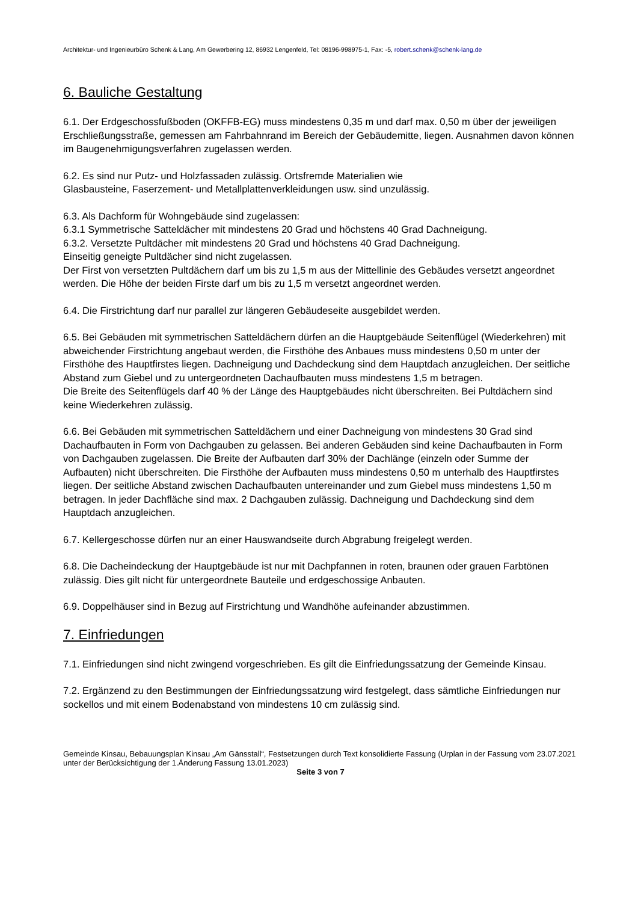Architektur- und Ingenieurbüro Schenk & Lang, Am Gewerbering 12, 86932 Lengenfeld, Tel: 08196-998975-1, Fax: -5, robert.schenk@schenk-lang.de
6. Bauliche Gestaltung
6.1. Der Erdgeschossfußboden (OKFFB-EG) muss mindestens 0,35 m und darf max. 0,50 m über der jeweiligen Erschließungsstraße, gemessen am Fahrbahnrand im Bereich der Gebäudemitte, liegen. Ausnahmen davon können im Baugenehmigungsverfahren zugelassen werden.
6.2. Es sind nur Putz- und Holzfassaden zulässig. Ortsfremde Materialien wie
Glasbausteine, Faserzement- und Metallplattenverkleidungen usw. sind unzulässig.
6.3. Als Dachform für Wohngebäude sind zugelassen:
6.3.1 Symmetrische Satteldächer mit mindestens 20 Grad und höchstens 40 Grad Dachneigung.
6.3.2. Versetzte Pultdächer mit mindestens 20 Grad und höchstens 40 Grad Dachneigung.
Einseitig geneigte Pultdächer sind nicht zugelassen.
Der First von versetzten Pultdächern darf um bis zu 1,5 m aus der Mittellinie des Gebäudes versetzt angeordnet werden. Die Höhe der beiden Firste darf um bis zu 1,5 m versetzt angeordnet werden.
6.4. Die Firstrichtung darf nur parallel zur längeren Gebäudeseite ausgebildet werden.
6.5. Bei Gebäuden mit symmetrischen Satteldächern dürfen an die Hauptgebäude Seitenflügel (Wiederkehren) mit abweichender Firstrichtung angebaut werden, die Firsthöhe des Anbaues muss mindestens 0,50 m unter der Firsthöhe des Hauptfirstes liegen. Dachneigung und Dachdeckung sind dem Hauptdach anzugleichen. Der seitliche Abstand zum Giebel und zu untergeordneten Dachaufbauten muss mindestens 1,5 m betragen.
Die Breite des Seitenflügels darf 40 % der Länge des Hauptgebäudes nicht überschreiten. Bei Pultdächern sind keine Wiederkehren zulässig.
6.6. Bei Gebäuden mit symmetrischen Satteldächern und einer Dachneigung von mindestens 30 Grad sind Dachaufbauten in Form von Dachgauben zu gelassen. Bei anderen Gebäuden sind keine Dachaufbauten in Form von Dachgauben zugelassen. Die Breite der Aufbauten darf 30% der Dachlänge (einzeln oder Summe der Aufbauten) nicht überschreiten. Die Firsthöhe der Aufbauten muss mindestens 0,50 m unterhalb des Hauptfirstes liegen. Der seitliche Abstand zwischen Dachaufbauten untereinander und zum Giebel muss mindestens 1,50 m betragen. In jeder Dachfläche sind max. 2 Dachgauben zulässig. Dachneigung und Dachdeckung sind dem Hauptdach anzugleichen.
6.7. Kellergeschosse dürfen nur an einer Hauswandseite durch Abgrabung freigelegt werden.
6.8. Die Dacheindeckung der Hauptgebäude ist nur mit Dachpfannen in roten, braunen oder grauen Farbtönen zulässig. Dies gilt nicht für untergeordnete Bauteile und erdgeschossige Anbauten.
6.9. Doppelhäuser sind in Bezug auf Firstrichtung und Wandhöhe aufeinander abzustimmen.
7. Einfriedungen
7.1. Einfriedungen sind nicht zwingend vorgeschrieben. Es gilt die Einfriedungssatzung der Gemeinde Kinsau.
7.2. Ergänzend zu den Bestimmungen der Einfriedungssatzung wird festgelegt, dass sämtliche Einfriedungen nur sockellos und mit einem Bodenabstand von mindestens 10 cm zulässig sind.
Gemeinde Kinsau, Bebauungsplan Kinsau „Am Gänsstall“, Festsetzungen durch Text konsolidierte Fassung (Urplan in der Fassung vom 23.07.2021 unter der Berücksichtigung der 1.Änderung Fassung 13.01.2023)
Seite 3 von 7